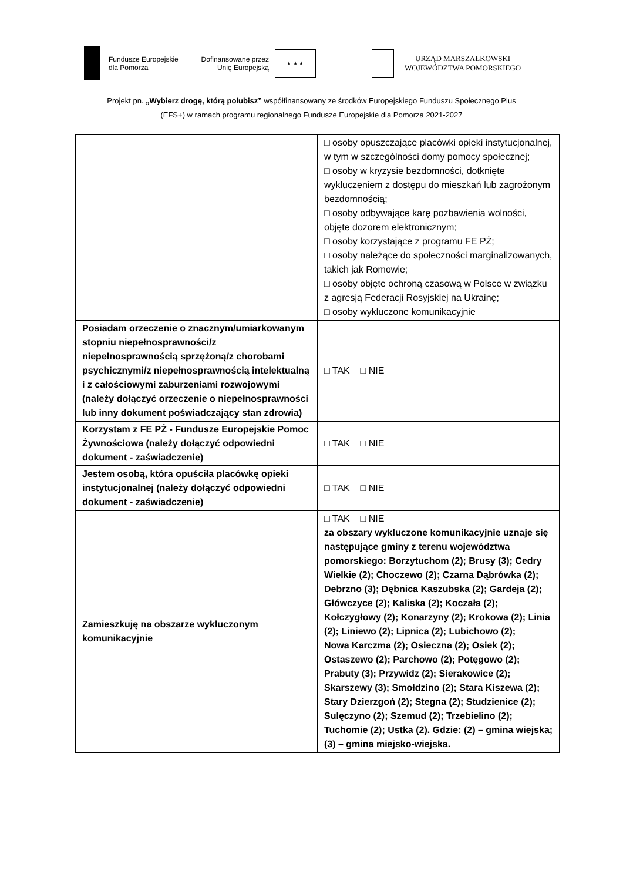Fundusze Europejskie
dla Pomorza
Dofinansowane przez
Unię Europejską
★ ★ ★
URZĄD MARSZAŁKOWSKI
WOJEWÓDZTWA POMORSKIEGO
Projekt pn. „Wybierz drogę, którą polubisz” współfinansowany ze środków Europejskiego Funduszu Społecznego Plus
(EFS+) w ramach programu regionalnego Fundusze Europejskie dla Pomorza 2021-2027
| | □ osoby opuszczające placówki opieki instytucjonalnej, w tym w szczególności domy pomocy społecznej; □ osoby w kryzysie bezdomności, dotknięte wykluczeniem z dostępu do mieszkań lub zagrożonym bezdomnością; □ osoby odbywające karę pozbawienia wolności, objęte dozorem elektronicznym; □ osoby korzystające z programu FE PŻ; □ osoby należące do społeczności marginalizowanych, takich jak Romowie; □ osoby objęte ochroną czasową w Polsce w związku z agresją Federacji Rosyjskiej na Ukrainę; □ osoby wykluczone komunikacyjnie |
| Posiadam orzeczenie o znacznym/umiarkowanym stopniu niepełnosprawności/z niepełnosprawnością sprzężoną/z chorobami psychicznymi/z niepełnosprawnością intelektualną i z całościowymi zaburzeniami rozwojowymi (należy dołączyć orzeczenie o niepełnosprawności lub inny dokument poświadczający stan zdrowia) | □ TAK □ NIE |
| Korzystam z FE PŻ - Fundusze Europejskie Pomoc Żywnościowa (należy dołączyć odpowiedni dokument - zaświadczenie) | □ TAK □ NIE |
| Jestem osobą, która opuściła placówkę opieki instytucjonalnej (należy dołączyć odpowiedni dokument - zaświadczenie) | □ TAK □ NIE |
| Zamieszkuję na obszarze wykluczonym komunikacyjnie | □ TAK □ NIE za obszary wykluczone komunikacyjnie uznaje się następujące gminy z terenu województwa pomorskiego: Borzytuchom (2); Brusy (3); Cedry Wielkie (2); Choczewo (2); Czarna Dąbrówka (2); Debrzno (3); Dębnica Kaszubska (2); Gardeja (2); Główczyce (2); Kaliska (2); Koczała (2); Kołczygłowy (2); Konarzyny (2); Krokowa (2); Linia (2); Liniewo (2); Lipnica (2); Lubichowo (2); Nowa Karczma (2); Osieczna (2); Osiek (2); Ostaszewo (2); Parchowo (2); Potęgowo (2); Prabuty (3); Przywidz (2); Sierakowice (2); Skarszewy (3); Smołdzino (2); Stara Kiszewa (2); Stary Dzierzgoń (2); Stegna (2); Studzienice (2); Sulęczyno (2); Szemud (2); Trzebielino (2); Tuchomie (2); Ustka (2). Gdzie: (2) – gmina wiejska; (3) – gmina miejsko-wiejska. |